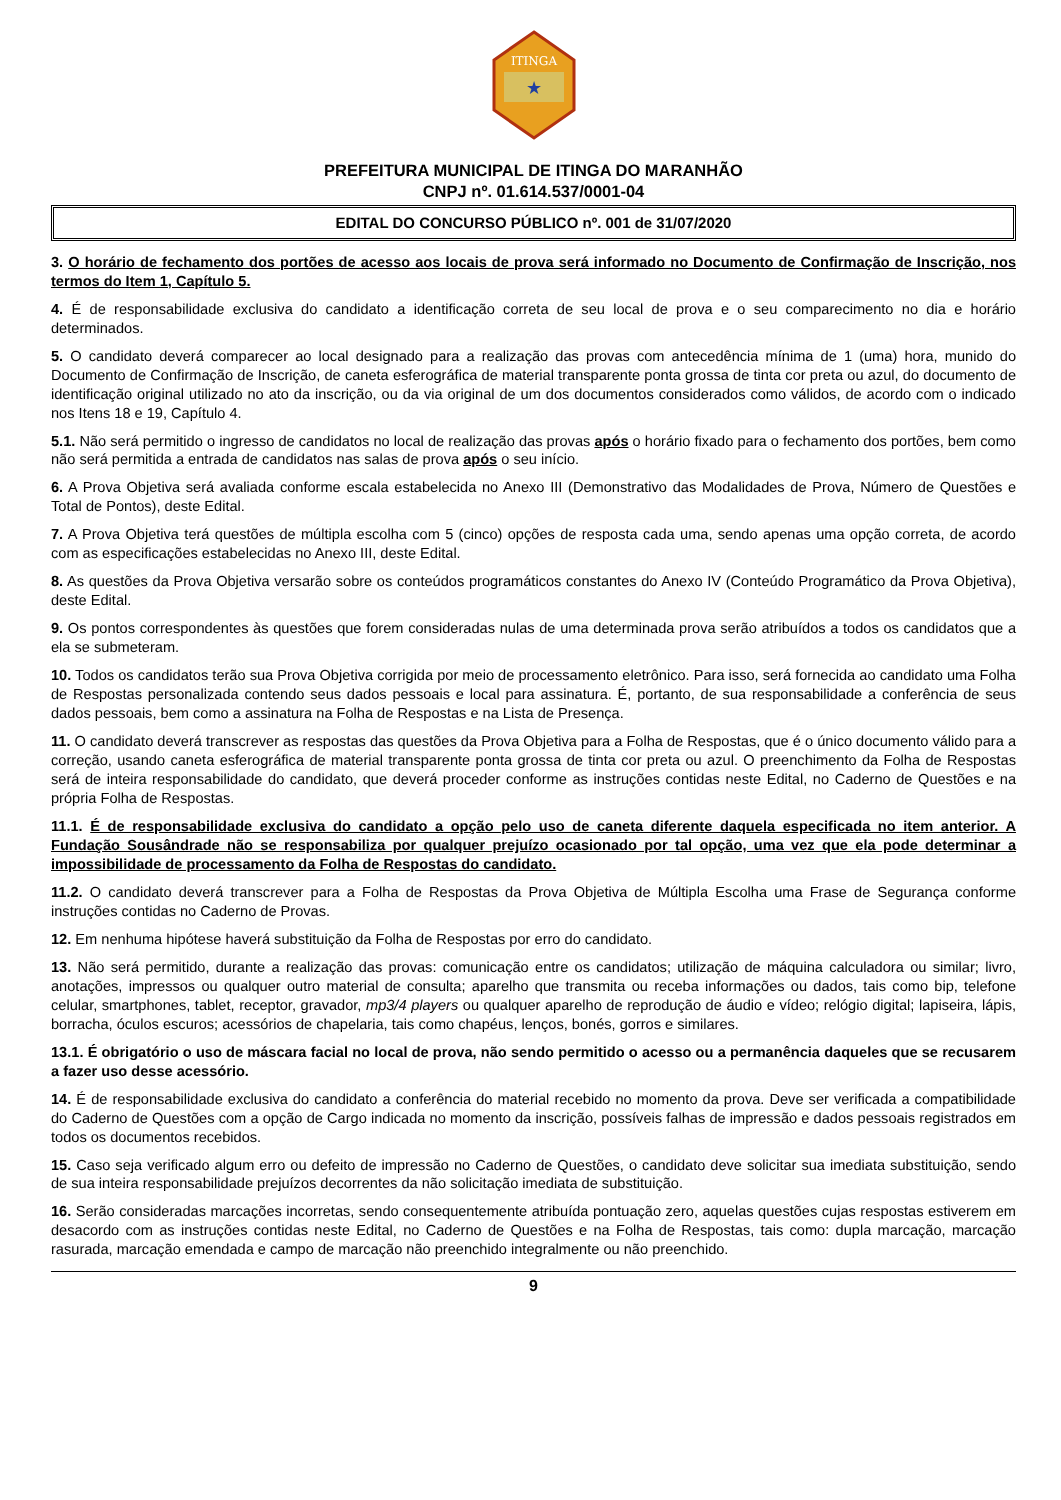ITINGA
★
PREFEITURA MUNICIPAL DE ITINGA DO MARANHÃO
CNPJ nº. 01.614.537/0001-04
EDITAL DO CONCURSO PÚBLICO nº. 001 de 31/07/2020
3. O horário de fechamento dos portões de acesso aos locais de prova será informado no Documento de Confirmação de Inscrição, nos termos do Item 1, Capítulo 5.
4. É de responsabilidade exclusiva do candidato a identificação correta de seu local de prova e o seu comparecimento no dia e horário determinados.
5. O candidato deverá comparecer ao local designado para a realização das provas com antecedência mínima de 1 (uma) hora, munido do Documento de Confirmação de Inscrição, de caneta esferográfica de material transparente ponta grossa de tinta cor preta ou azul, do documento de identificação original utilizado no ato da inscrição, ou da via original de um dos documentos considerados como válidos, de acordo com o indicado nos Itens 18 e 19, Capítulo 4.
5.1. Não será permitido o ingresso de candidatos no local de realização das provas após o horário fixado para o fechamento dos portões, bem como não será permitida a entrada de candidatos nas salas de prova após o seu início.
6. A Prova Objetiva será avaliada conforme escala estabelecida no Anexo III (Demonstrativo das Modalidades de Prova, Número de Questões e Total de Pontos), deste Edital.
7. A Prova Objetiva terá questões de múltipla escolha com 5 (cinco) opções de resposta cada uma, sendo apenas uma opção correta, de acordo com as especificações estabelecidas no Anexo III, deste Edital.
8. As questões da Prova Objetiva versarão sobre os conteúdos programáticos constantes do Anexo IV (Conteúdo Programático da Prova Objetiva), deste Edital.
9. Os pontos correspondentes às questões que forem consideradas nulas de uma determinada prova serão atribuídos a todos os candidatos que a ela se submeteram.
10. Todos os candidatos terão sua Prova Objetiva corrigida por meio de processamento eletrônico. Para isso, será fornecida ao candidato uma Folha de Respostas personalizada contendo seus dados pessoais e local para assinatura. É, portanto, de sua responsabilidade a conferência de seus dados pessoais, bem como a assinatura na Folha de Respostas e na Lista de Presença.
11. O candidato deverá transcrever as respostas das questões da Prova Objetiva para a Folha de Respostas, que é o único documento válido para a correção, usando caneta esferográfica de material transparente ponta grossa de tinta cor preta ou azul. O preenchimento da Folha de Respostas será de inteira responsabilidade do candidato, que deverá proceder conforme as instruções contidas neste Edital, no Caderno de Questões e na própria Folha de Respostas.
11.1. É de responsabilidade exclusiva do candidato a opção pelo uso de caneta diferente daquela especificada no item anterior. A Fundação Sousândrade não se responsabiliza por qualquer prejuízo ocasionado por tal opção, uma vez que ela pode determinar a impossibilidade de processamento da Folha de Respostas do candidato.
11.2. O candidato deverá transcrever para a Folha de Respostas da Prova Objetiva de Múltipla Escolha uma Frase de Segurança conforme instruções contidas no Caderno de Provas.
12. Em nenhuma hipótese haverá substituição da Folha de Respostas por erro do candidato.
13. Não será permitido, durante a realização das provas: comunicação entre os candidatos; utilização de máquina calculadora ou similar; livro, anotações, impressos ou qualquer outro material de consulta; aparelho que transmita ou receba informações ou dados, tais como bip, telefone celular, smartphones, tablet, receptor, gravador, mp3/4 players ou qualquer aparelho de reprodução de áudio e vídeo; relógio digital; lapiseira, lápis, borracha, óculos escuros; acessórios de chapelaria, tais como chapéus, lenços, bonés, gorros e similares.
13.1. É obrigatório o uso de máscara facial no local de prova, não sendo permitido o acesso ou a permanência daqueles que se recusarem a fazer uso desse acessório.
14. É de responsabilidade exclusiva do candidato a conferência do material recebido no momento da prova. Deve ser verificada a compatibilidade do Caderno de Questões com a opção de Cargo indicada no momento da inscrição, possíveis falhas de impressão e dados pessoais registrados em todos os documentos recebidos.
15. Caso seja verificado algum erro ou defeito de impressão no Caderno de Questões, o candidato deve solicitar sua imediata substituição, sendo de sua inteira responsabilidade prejuízos decorrentes da não solicitação imediata de substituição.
16. Serão consideradas marcações incorretas, sendo consequentemente atribuída pontuação zero, aquelas questões cujas respostas estiverem em desacordo com as instruções contidas neste Edital, no Caderno de Questões e na Folha de Respostas, tais como: dupla marcação, marcação rasurada, marcação emendada e campo de marcação não preenchido integralmente ou não preenchido.
9